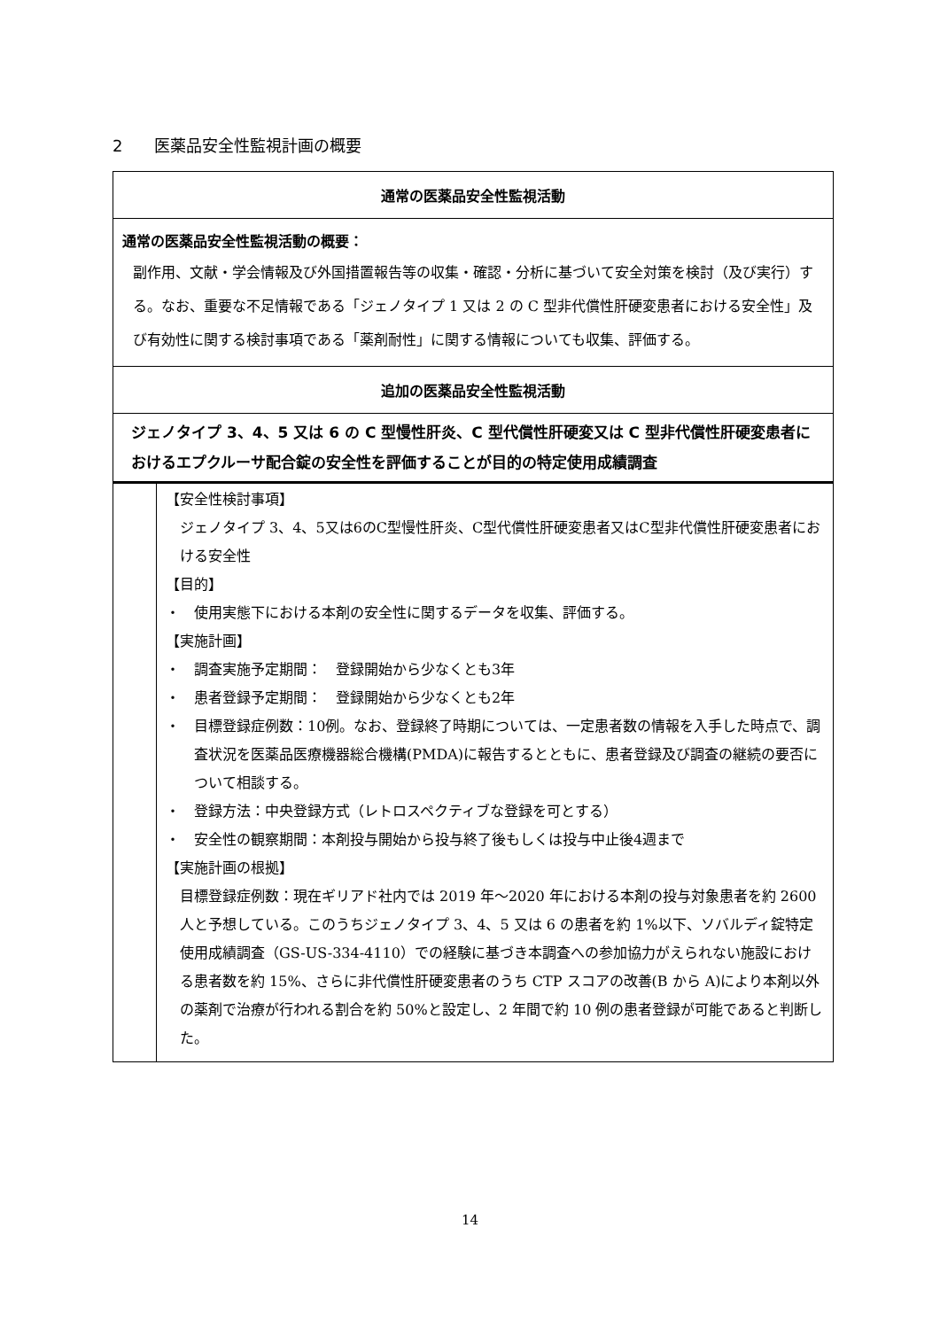2　　医薬品安全性監視計画の概要
| 通常の医薬品安全性監視活動 | |
| 通常の医薬品安全性監視活動の概要： 副作用、文献・学会情報及び外国措置報告等の収集・確認・分析に基づいて安全対策を検討（及び実行）する。なお、重要な不足情報である「ジェノタイプ 1 又は 2 の C 型非代償性肝硬変患者における安全性」及び有効性に関する検討事項である「薬剤耐性」に関する情報についても収集、評価する。 | |
| 追加の医薬品安全性監視活動 | |
| ジェノタイプ 3、4、5 又は 6 の C 型慢性肝炎、C 型代償性肝硬変又は C 型非代償性肝硬変患者におけるエプクルーサ配合錠の安全性を評価することが目的の特定使用成績調査 | |
| | 【安全性検討事項】 ジェノタイプ 3、4、5又は6のC型慢性肝炎、C型代償性肝硬変患者又はC型非代償性肝硬変患者における安全性 【目的】 ・ 使用実態下における本剤の安全性に関するデータを収集、評価する。 【実施計画】 ・ 調査実施予定期間： 登録開始から少なくとも3年 ・ 患者登録予定期間： 登録開始から少なくとも2年 ・ 目標登録症例数：10例。なお、登録終了時期については、一定患者数の情報を入手した時点で、調査状況を医薬品医療機器総合機構(PMDA)に報告するとともに、患者登録及び調査の継続の要否について相談する。 ・ 登録方法：中央登録方式（レトロスペクティブな登録を可とする） ・ 安全性の観察期間：本剤投与開始から投与終了後もしくは投与中止後4週まで 【実施計画の根拠】 目標登録症例数：現在ギリアド社内では 2019 年～2020 年における本剤の投与対象患者を約 2600 人と予想している。このうちジェノタイプ 3、4、5 又は 6 の患者を約 1%以下、ソバルディ錠特定使用成績調査（GS-US-334-4110）での経験に基づき本調査への参加協力がえられない施設における患者数を約 15%、さらに非代償性肝硬変患者のうち CTP スコアの改善(B から A)により本剤以外の薬剤で治療が行われる割合を約 50%と設定し、2 年間で約 10 例の患者登録が可能であると判断した。 |
14